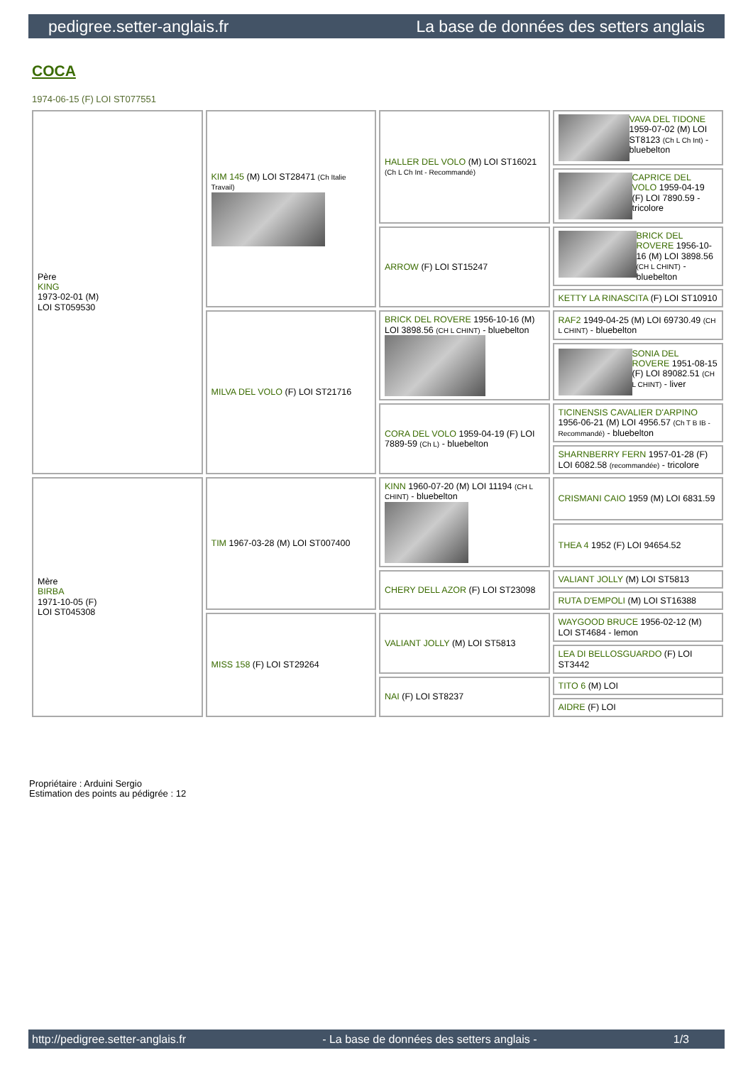pedigree.setter-anglais.fr La base de données des setters anglais
COCA
1974-06-15 (F) LOI ST077551
| Père KING 1973-02-01 (M) LOI ST059530 | KIM 145 (M) LOI ST28471 (Ch Italie Travail) | HALLER DEL VOLO (M) LOI ST16021 (Ch L Ch Int - Recommandé) | VAVA DEL TIDONE 1959-07-02 (M) LOI ST8123 (Ch L Ch Int) - bluebelton |
| | | | CAPRICE DEL VOLO 1959-04-19 (F) LOI 7890.59 - tricolore |
| | | ARROW (F) LOI ST15247 | BRICK DEL ROVERE 1956-10-16 (M) LOI 3898.56 (CH L CHINT) - bluebelton |
| | | | KETTY LA RINASCITA (F) LOI ST10910 |
| | MILVA DEL VOLO (F) LOI ST21716 | BRICK DEL ROVERE 1956-10-16 (M) LOI 3898.56 (CH L CHINT) - bluebelton | RAF2 1949-04-25 (M) LOI 69730.49 (CH L CHINT) - bluebelton |
| | | | SONIA DEL ROVERE 1951-08-15 (F) LOI 89082.51 (CH L CHINT) - liver |
| | | CORA DEL VOLO 1959-04-19 (F) LOI 7889-59 (Ch L) - bluebelton | TICINENSIS CAVALIER D'ARPINO 1956-06-21 (M) LOI 4956.57 (Ch T B IB - Recommandé) - bluebelton |
| | | | SHARNBERRY FERN 1957-01-28 (F) LOI 6082.58 (recommandée) - tricolore |
| Mère BIRBA 1971-10-05 (F) LOI ST045308 | TIM 1967-03-28 (M) LOI ST007400 | KINN 1960-07-20 (M) LOI 11194 (CH L CHINT) - bluebelton | CRISMANI CAIO 1959 (M) LOI 6831.59 |
| | | | THEA 4 1952 (F) LOI 94654.52 |
| | | CHERY DELL AZOR (F) LOI ST23098 | VALIANT JOLLY (M) LOI ST5813 |
| | | | RUTA D'EMPOLI (M) LOI ST16388 |
| | MISS 158 (F) LOI ST29264 | VALIANT JOLLY (M) LOI ST5813 | WAYGOOD BRUCE 1956-02-12 (M) LOI ST4684 - lemon |
| | | | LEA DI BELLOSGUARDO (F) LOI ST3442 |
| | | NAI (F) LOI ST8237 | TITO 6 (M) LOI |
| | | | AIDRE (F) LOI |
Propriétaire : Arduini Sergio
Estimation des points au pédigrée : 12
http://pedigree.setter-anglais.fr - La base de données des setters anglais - 1/3